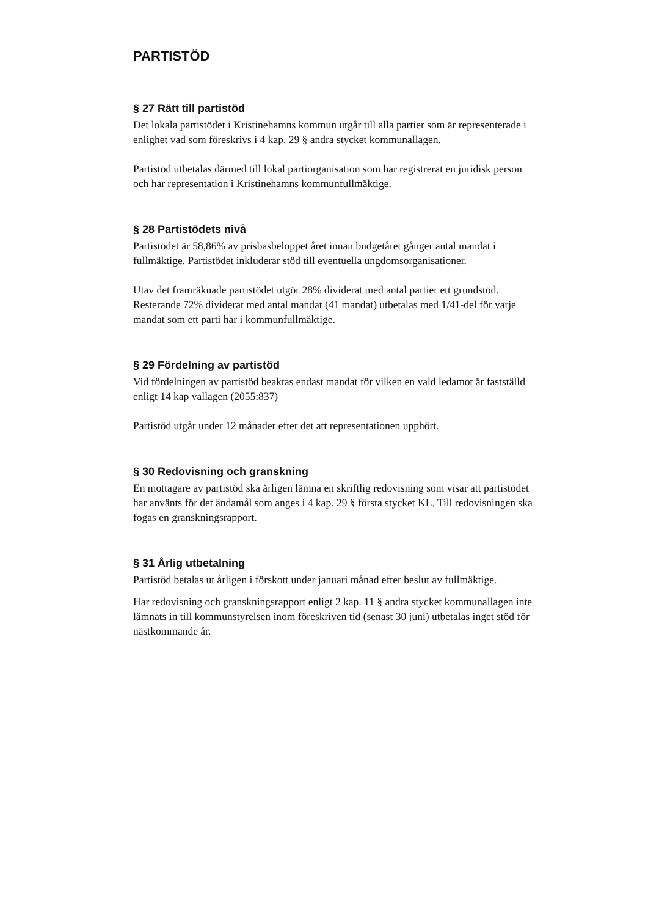PARTISTÖD
§ 27 Rätt till partistöd
Det lokala partistödet i Kristinehamns kommun utgår till alla partier som är representerade i enlighet vad som föreskrivs i 4 kap. 29 § andra stycket kommunallagen.
Partistöd utbetalas därmed till lokal partiorganisation som har registrerat en juridisk person och har representation i Kristinehamns kommunfullmäktige.
§ 28 Partistödets nivå
Partistödet är 58,86% av prisbasbeloppet året innan budgetåret gånger antal mandat i fullmäktige. Partistödet inkluderar stöd till eventuella ungdomsorganisationer.
Utav det framräknade partistödet utgör 28% dividerat med antal partier ett grundstöd. Resterande 72% dividerat med antal mandat (41 mandat) utbetalas med 1/41-del för varje mandat som ett parti har i kommunfullmäktige.
§ 29 Fördelning av partistöd
Vid fördelningen av partistöd beaktas endast mandat för vilken en vald ledamot är fastställd enligt 14 kap vallagen (2055:837)
Partistöd utgår under 12 månader efter det att representationen upphört.
§ 30 Redovisning och granskning
En mottagare av partistöd ska årligen lämna en skriftlig redovisning som visar att partistödet har använts för det ändamål som anges i 4 kap. 29 § första stycket KL. Till redovisningen ska fogas en granskningsrapport.
§ 31 Årlig utbetalning
Partistöd betalas ut årligen i förskott under januari månad efter beslut av fullmäktige.
Har redovisning och granskningsrapport enligt 2 kap. 11 § andra stycket kommunallagen inte lämnats in till kommunstyrelsen inom föreskriven tid (senast 30 juni) utbetalas inget stöd för nästkommande år.